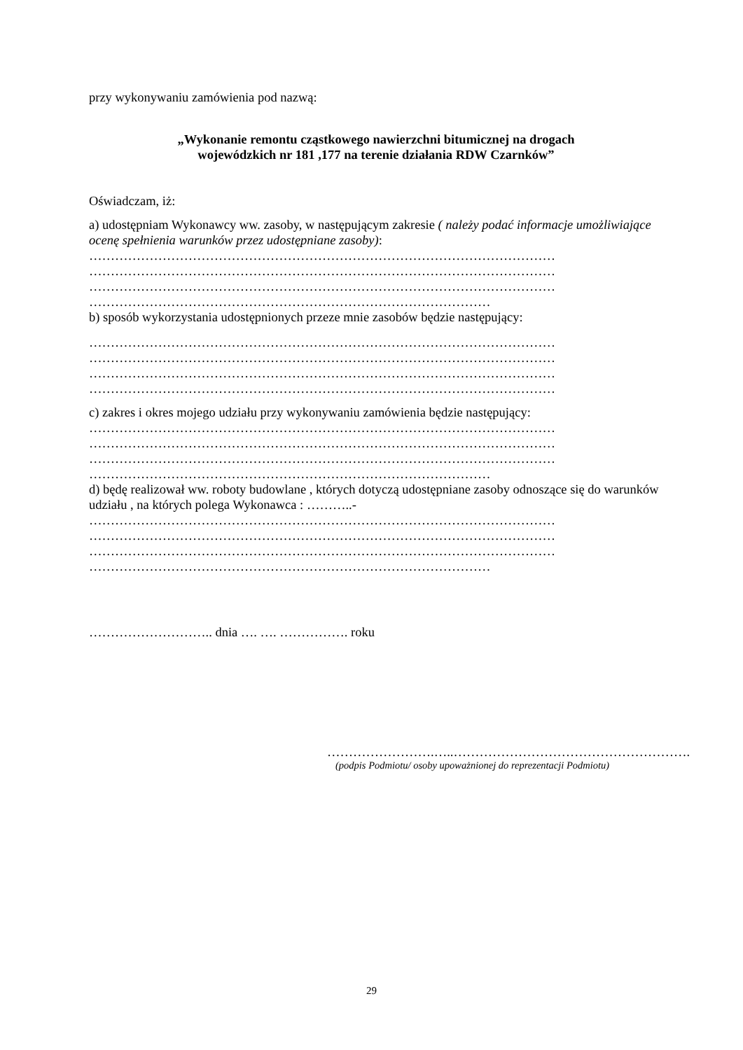przy wykonywaniu zamówienia pod nazwą:
„Wykonanie remontu cząstkowego nawierzchni bitumicznej na drogach
wojewódzkich nr 181 ,177 na terenie działania RDW Czarnków”
Oświadczam, iż:
a) udostępniam Wykonawcy ww. zasoby, w następującym zakresie ( należy podać informacje umożliwiające ocenę spełnienia warunków przez udostępniane zasoby):
………………………………………………………………………………………………
………………………………………………………………………………………………
………………………………………………………………………………………………
…………………………………………………………………………………
b) sposób wykorzystania udostępnionych przeze mnie zasobów będzie następujący:
………………………………………………………………………………………………
………………………………………………………………………………………………
………………………………………………………………………………………………
………………………………………………………………………………………………
c) zakres i okres mojego udziału przy wykonywaniu zamówienia będzie następujący:
………………………………………………………………………………………………
………………………………………………………………………………………………
………………………………………………………………………………………………
…………………………………………………………………………………
d) będę realizował ww. roboty budowlane , których dotyczą udostępniane zasoby odnoszące się do warunków udziału , na których polega Wykonawca : ………..-
………………………………………………………………………………………………
………………………………………………………………………………………………
………………………………………………………………………………………………
…………………………………………………………………………………
……………………….. dnia …. …. ……………. roku
…………………….…..……………………………………………….
(podpis Podmiotu/ osoby upoważnionej do reprezentacji Podmiotu)
29